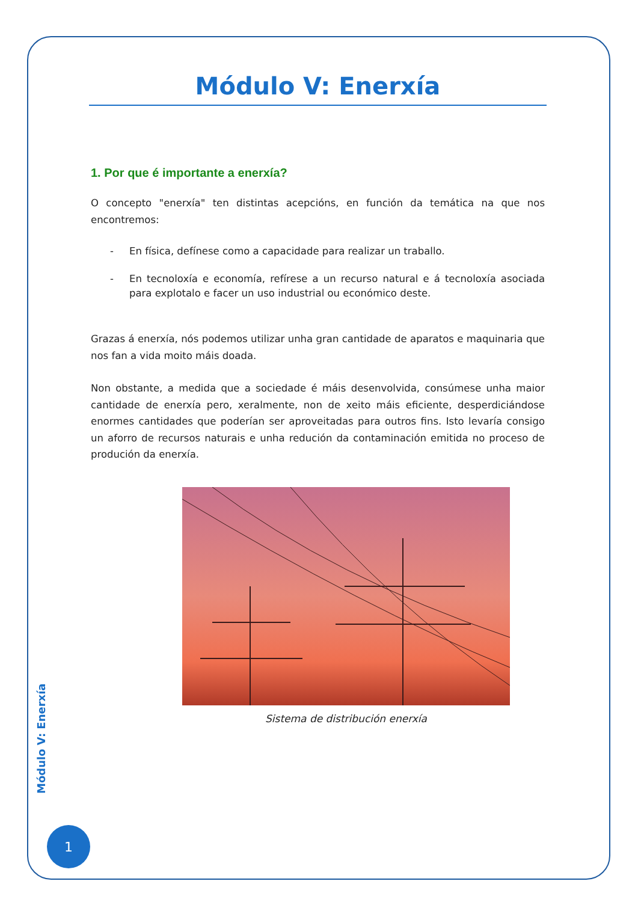Módulo V: Enerxía
1. Por que é importante a enerxía?
O concepto "enerxía" ten distintas acepcións, en función da temática na que nos encontremos:
- En física, defínese como a capacidade para realizar un traballo.
- En tecnoloxía e economía, refírese a un recurso natural e á tecnoloxía asociada para explotalo e facer un uso industrial ou económico deste.
Grazas á enerxía, nós podemos utilizar unha gran cantidade de aparatos e maquinaria que nos fan a vida moito máis doada.
Non obstante, a medida que a sociedade é máis desenvolvida, consúmese unha maior cantidade de enerxía pero, xeralmente, non de xeito máis eficiente, desperdiciándose enormes cantidades que poderían ser aproveitadas para outros fins. Isto levaría consigo un aforro de recursos naturais e unha redución da contaminación emitida no proceso de produción da enerxía.
Sistema de distribución enerxía
Módulo V: Enerxía
1